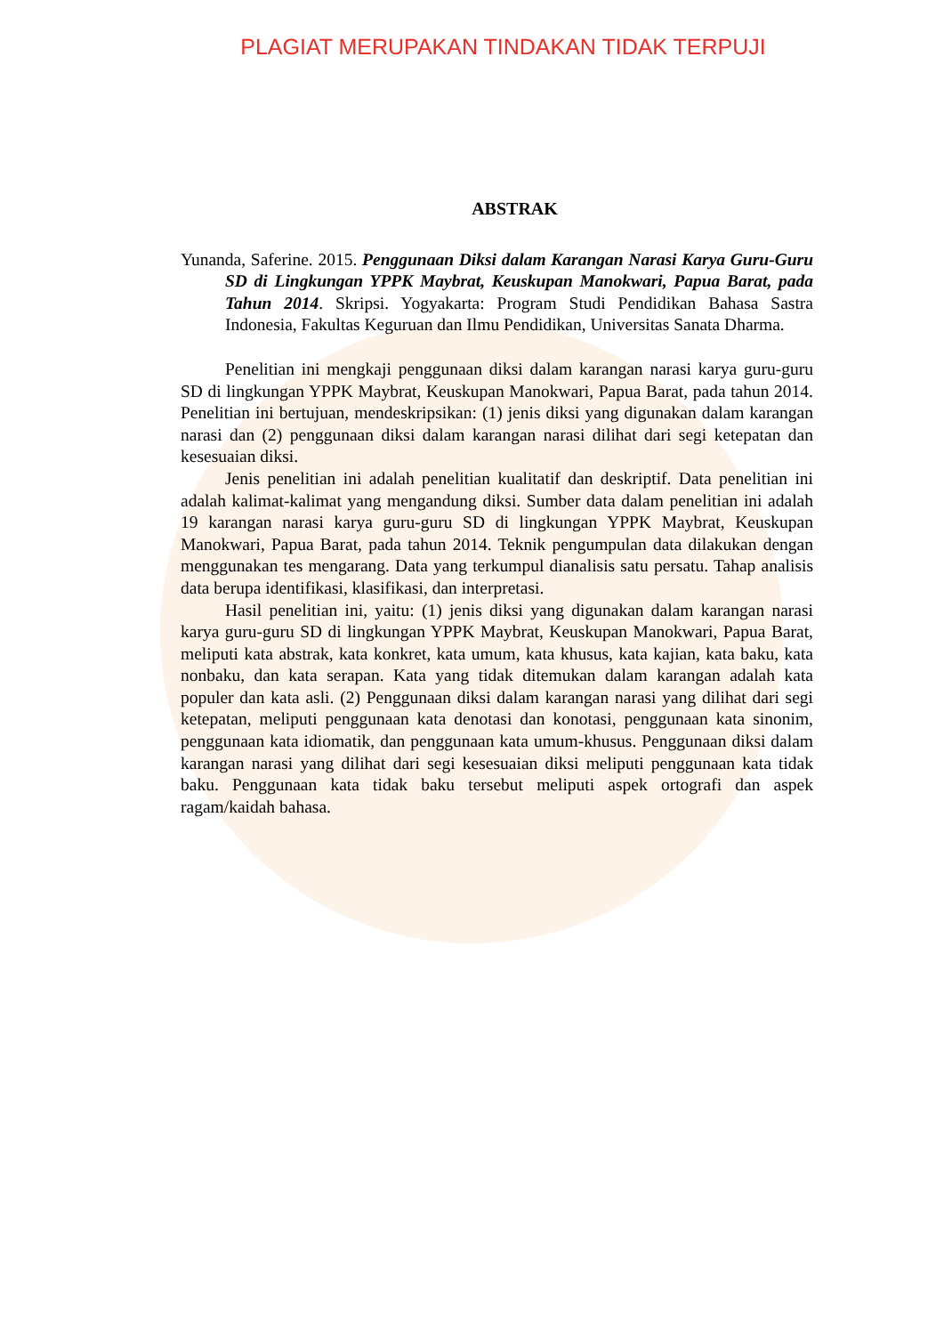PLAGIAT MERUPAKAN TINDAKAN TIDAK TERPUJI
ABSTRAK
Yunanda, Saferine. 2015. Penggunaan Diksi dalam Karangan Narasi Karya Guru-Guru SD di Lingkungan YPPK Maybrat, Keuskupan Manokwari, Papua Barat, pada Tahun 2014. Skripsi. Yogyakarta: Program Studi Pendidikan Bahasa Sastra Indonesia, Fakultas Keguruan dan Ilmu Pendidikan, Universitas Sanata Dharma.
Penelitian ini mengkaji penggunaan diksi dalam karangan narasi karya guru-guru SD di lingkungan YPPK Maybrat, Keuskupan Manokwari, Papua Barat, pada tahun 2014. Penelitian ini bertujuan, mendeskripsikan: (1) jenis diksi yang digunakan dalam karangan narasi dan (2) penggunaan diksi dalam karangan narasi dilihat dari segi ketepatan dan kesesuaian diksi.
Jenis penelitian ini adalah penelitian kualitatif dan deskriptif. Data penelitian ini adalah kalimat-kalimat yang mengandung diksi. Sumber data dalam penelitian ini adalah 19 karangan narasi karya guru-guru SD di lingkungan YPPK Maybrat, Keuskupan Manokwari, Papua Barat, pada tahun 2014. Teknik pengumpulan data dilakukan dengan menggunakan tes mengarang. Data yang terkumpul dianalisis satu persatu. Tahap analisis data berupa identifikasi, klasifikasi, dan interpretasi.
Hasil penelitian ini, yaitu: (1) jenis diksi yang digunakan dalam karangan narasi karya guru-guru SD di lingkungan YPPK Maybrat, Keuskupan Manokwari, Papua Barat, meliputi kata abstrak, kata konkret, kata umum, kata khusus, kata kajian, kata baku, kata nonbaku, dan kata serapan. Kata yang tidak ditemukan dalam karangan adalah kata populer dan kata asli. (2) Penggunaan diksi dalam karangan narasi yang dilihat dari segi ketepatan, meliputi penggunaan kata denotasi dan konotasi, penggunaan kata sinonim, penggunaan kata idiomatik, dan penggunaan kata umum-khusus. Penggunaan diksi dalam karangan narasi yang dilihat dari segi kesesuaian diksi meliputi penggunaan kata tidak baku. Penggunaan kata tidak baku tersebut meliputi aspek ortografi dan aspek ragam/kaidah bahasa.